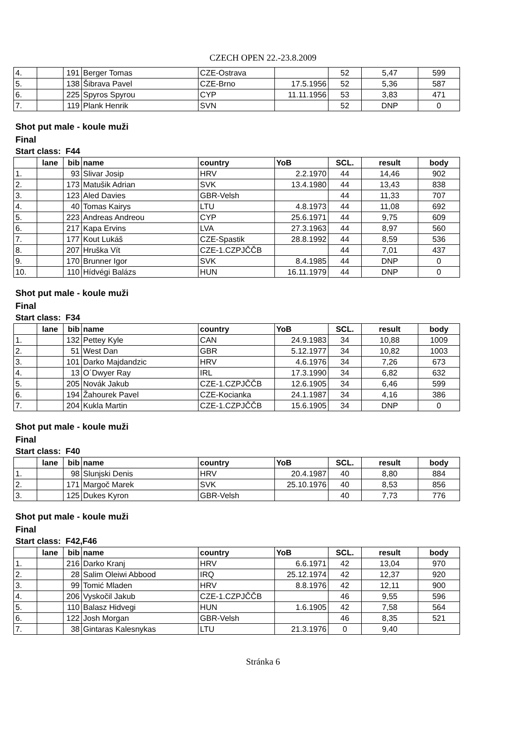CZECH OPEN 22.-23.8.2009
| 4. | | 191 | Berger Tomas | CZE-Ostrava | | 52 | 5,47 | 599 |
| 5. | | 138 | Šibrava Pavel | CZE-Brno | 17.5.1956 | 52 | 5,36 | 587 |
| 6. | | 225 | Spyros Spyrou | CYP | 11.11.1956 | 53 | 3,83 | 471 |
| 7. | | 119 | Plank Henrik | SVN | | 52 | DNP | 0 |
Shot put male - koule muži
Final
Start class: F44
| | lane | bib | name | country | YoB | SCL. | result | body |
| --- | --- | --- | --- | --- | --- | --- | --- | --- |
| 1. | | 93 | Slivar Josip | HRV | 2.2.1970 | 44 | 14,46 | 902 |
| 2. | | 173 | Matušik Adrian | SVK | 13.4.1980 | 44 | 13,43 | 838 |
| 3. | | 123 | Aled Davies | GBR-Velsh | | 44 | 11,33 | 707 |
| 4. | | 40 | Tomas Kairys | LTU | 4.8.1973 | 44 | 11,08 | 692 |
| 5. | | 223 | Andreas Andreou | CYP | 25.6.1971 | 44 | 9,75 | 609 |
| 6. | | 217 | Kapa Ervins | LVA | 27.3.1963 | 44 | 8,97 | 560 |
| 7. | | 177 | Kout Lukáš | CZE-Spastik | 28.8.1992 | 44 | 8,59 | 536 |
| 8. | | 207 | Hruška Vít | CZE-1.CZPJČČB | | 44 | 7,01 | 437 |
| 9. | | 170 | Brunner Igor | SVK | 8.4.1985 | 44 | DNP | 0 |
| 10. | | 110 | Hídvégi Balázs | HUN | 16.11.1979 | 44 | DNP | 0 |
Shot put male - koule muži
Final
Start class: F34
| | lane | bib | name | country | YoB | SCL. | result | body |
| --- | --- | --- | --- | --- | --- | --- | --- | --- |
| 1. | | 132 | Pettey Kyle | CAN | 24.9.1983 | 34 | 10,88 | 1009 |
| 2. | | 51 | West Dan | GBR | 5.12.1977 | 34 | 10,82 | 1003 |
| 3. | | 101 | Darko Majdandzic | HRV | 4.6.1976 | 34 | 7,26 | 673 |
| 4. | | 13 | O´Dwyer Ray | IRL | 17.3.1990 | 34 | 6,82 | 632 |
| 5. | | 205 | Novák Jakub | CZE-1.CZPJČČB | 12.6.1905 | 34 | 6,46 | 599 |
| 6. | | 194 | Žahourek Pavel | CZE-Kocianka | 24.1.1987 | 34 | 4,16 | 386 |
| 7. | | 204 | Kukla Martin | CZE-1.CZPJČČB | 15.6.1905 | 34 | DNP | 0 |
Shot put male - koule muži
Final
Start class: F40
| | lane | bib | name | country | YoB | SCL. | result | body |
| --- | --- | --- | --- | --- | --- | --- | --- | --- |
| 1. | | 98 | Slunjski Denis | HRV | 20.4.1987 | 40 | 8,80 | 884 |
| 2. | | 171 | Margoč Marek | SVK | 25.10.1976 | 40 | 8,53 | 856 |
| 3. | | 125 | Dukes Kyron | GBR-Velsh | | 40 | 7,73 | 776 |
Shot put male - koule muži
Final
Start class: F42,F46
| | lane | bib | name | country | YoB | SCL. | result | body |
| --- | --- | --- | --- | --- | --- | --- | --- | --- |
| 1. | | 216 | Darko Kranj | HRV | 6.6.1971 | 42 | 13,04 | 970 |
| 2. | | 28 | Salim Oleiwi Abbood | IRQ | 25.12.1974 | 42 | 12,37 | 920 |
| 3. | | 99 | Tomić Mladen | HRV | 8.8.1976 | 42 | 12,11 | 900 |
| 4. | | 206 | Vyskočil Jakub | CZE-1.CZPJČČB | | 46 | 9,55 | 596 |
| 5. | | 110 | Balasz Hidvegi | HUN | 1.6.1905 | 42 | 7,58 | 564 |
| 6. | | 122 | Josh Morgan | GBR-Velsh | | 46 | 8,35 | 521 |
| 7. | | 38 | Gintaras Kalesnykas | LTU | 21.3.1976 | 0 | 9,40 | |
Stránka 6